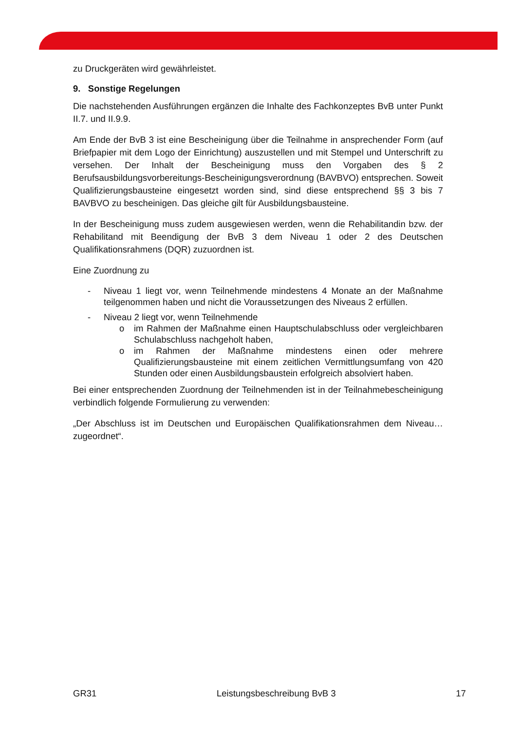zu Druckgeräten wird gewährleistet.
9. Sonstige Regelungen
Die nachstehenden Ausführungen ergänzen die Inhalte des Fachkonzeptes BvB unter Punkt II.7. und II.9.9.
Am Ende der BvB 3 ist eine Bescheinigung über die Teilnahme in ansprechender Form (auf Briefpapier mit dem Logo der Einrichtung) auszustellen und mit Stempel und Unterschrift zu versehen. Der Inhalt der Bescheinigung muss den Vorgaben des § 2 Berufsausbildungsvorbereitungs-Bescheinigungsverordnung (BAVBVO) entsprechen. Soweit Qualifizierungsbausteine eingesetzt worden sind, sind diese entsprechend §§ 3 bis 7 BAVBVO zu bescheinigen. Das gleiche gilt für Ausbildungsbausteine.
In der Bescheinigung muss zudem ausgewiesen werden, wenn die Rehabilitandin bzw. der Rehabilitand mit Beendigung der BvB 3 dem Niveau 1 oder 2 des Deutschen Qualifikationsrahmens (DQR) zuzuordnen ist.
Eine Zuordnung zu
- Niveau 1 liegt vor, wenn Teilnehmende mindestens 4 Monate an der Maßnahme teilgenommen haben und nicht die Voraussetzungen des Niveaus 2 erfüllen.
- Niveau 2 liegt vor, wenn Teilnehmende
o im Rahmen der Maßnahme einen Hauptschulabschluss oder vergleichbaren Schulabschluss nachgeholt haben,
o im Rahmen der Maßnahme mindestens einen oder mehrere Qualifizierungsbausteine mit einem zeitlichen Vermittlungsumfang von 420 Stunden oder einen Ausbildungsbaustein erfolgreich absolviert haben.
Bei einer entsprechenden Zuordnung der Teilnehmenden ist in der Teilnahmebescheinigung verbindlich folgende Formulierung zu verwenden:
„Der Abschluss ist im Deutschen und Europäischen Qualifikationsrahmen dem Niveau… zugeordnet“.
GR31 Leistungsbeschreibung BvB 3 17